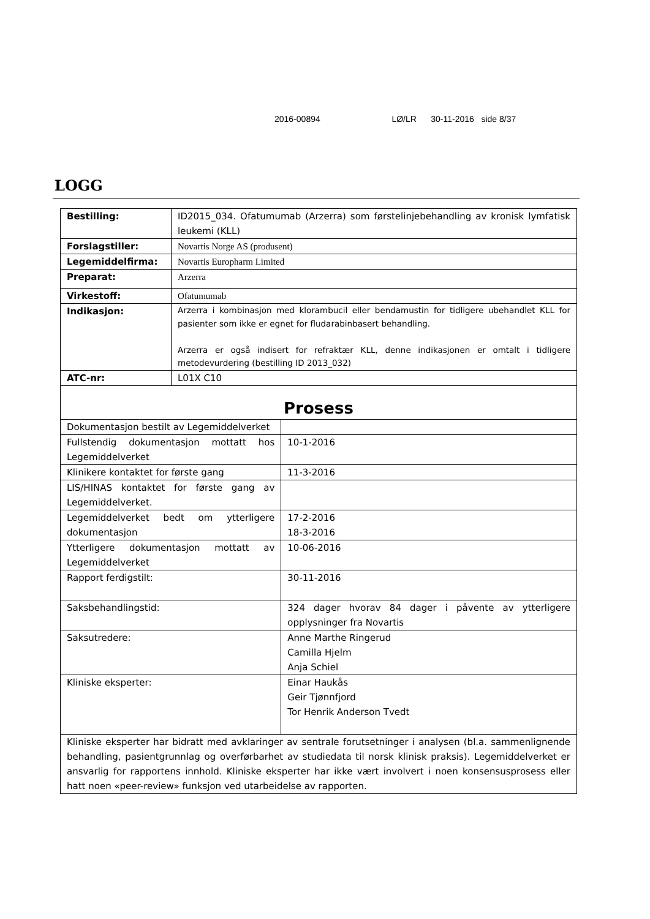2016-00894 LØ/LR 30-11-2016 side 8/37
LOGG
| Bestilling: | ID2015_034. Ofatumumab (Arzerra) som førstelinjebehandling av kronisk lymfatisk leukemi (KLL) | |
| Forslagstiller: | Novartis Norge AS (produsent) | |
| Legemiddelfirma: | Novartis Europharm Limited | |
| Preparat: | Arzerra | |
| Virkestoff: | Ofatumumab | |
| Indikasjon: | Arzerra i kombinasjon med klorambucil eller bendamustin for tidligere ubehandlet KLL for pasienter som ikke er egnet for fludarabinbasert behandling. Arzerra er også indisert for refraktær KLL, denne indikasjonen er omtalt i tidligere metodevurdering (bestilling ID 2013_032) | |
| ATC-nr: | L01X C10 | |
| Prosess | | |
| Dokumentasjon bestilt av Legemiddelverket | | |
| Fullstendig dokumentasjon mottatt hos Legemiddelverket | | 10-1-2016 |
| Klinikere kontaktet for første gang | | 11-3-2016 |
| LIS/HINAS kontaktet for første gang av Legemiddelverket. | | |
| Legemiddelverket bedt om ytterligere dokumentasjon | | 17-2-2016 18-3-2016 |
| Ytterligere dokumentasjon mottatt av Legemiddelverket | | 10-06-2016 |
| Rapport ferdigstilt: | | 30-11-2016 |
| Saksbehandlingstid: | | 324 dager hvorav 84 dager i påvente av ytterligere opplysninger fra Novartis |
| Saksutredere: | | Anne Marthe Ringerud Camilla Hjelm Anja Schiel |
| Kliniske eksperter: | | Einar Haukås Geir Tjønnfjord Tor Henrik Anderson Tvedt |
| Kliniske eksperter har bidratt med avklaringer av sentrale forutsetninger i analysen (bl.a. sammenlignende behandling, pasientgrunnlag og overførbarhet av studiedata til norsk klinisk praksis). Legemiddelverket er ansvarlig for rapportens innhold. Kliniske eksperter har ikke vært involvert i noen konsensusprosess eller hatt noen «peer-review» funksjon ved utarbeidelse av rapporten. | | |